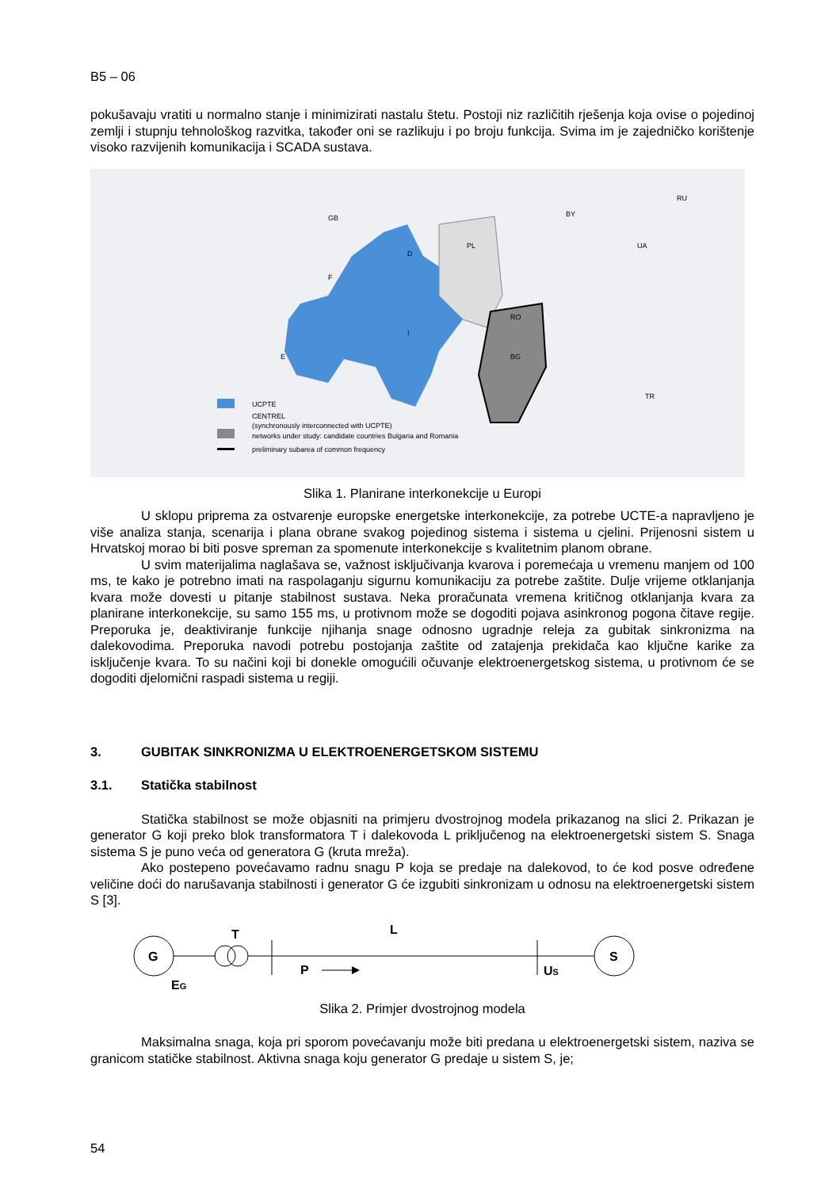B5 – 06
pokušavaju vratiti u normalno stanje i minimizirati nastalu štetu. Postoji niz različitih rješenja koja ovise o pojedinoj zemlji i stupnju tehnološkog razvitka, također oni se razlikuju i po broju funkcija. Svima im je zajedničko korištenje visoko razvijenih komunikacija i SCADA sustava.
UCPTE
CENTREL
(synchronously interconnected with UCPTE)
networks under study: candidate countries Bulgaria and Romania
preliminary subarea of common frequency
F
D
PL
RO
BG
E
I
BY
RU
UA
TR
GB
Slika 1. Planirane interkonekcije u Europi
U sklopu priprema za ostvarenje europske energetske interkonekcije, za potrebe UCTE-a napravljeno je više analiza stanja, scenarija i plana obrane svakog pojedinog sistema i sistema u cjelini. Prijenosni sistem u Hrvatskoj morao bi biti posve spreman za spomenute interkonekcije s kvalitetnim planom obrane.
U svim materijalima naglašava se, važnost isključivanja kvarova i poremećaja u vremenu manjem od 100 ms, te kako je potrebno imati na raspolaganju sigurnu komunikaciju za potrebe zaštite. Dulje vrijeme otklanjanja kvara može dovesti u pitanje stabilnost sustava. Neka proračunata vremena kritičnog otklanjanja kvara za planirane interkonekcije, su samo 155 ms, u protivnom može se dogoditi pojava asinkronog pogona čitave regije. Preporuka je, deaktiviranje funkcije njihanja snage odnosno ugradnje releja za gubitak sinkronizma na dalekovodima. Preporuka navodi potrebu postojanja zaštite od zatajenja prekidača kao ključne karike za isključenje kvara. To su načini koji bi donekle omogućili očuvanje elektroenergetskog sistema, u protivnom će se dogoditi djelomični raspadi sistema u regiji.
3. GUBITAK SINKRONIZMA U ELEKTROENERGETSKOM SISTEMU
3.1. Statička stabilnost
Statička stabilnost se može objasniti na primjeru dvostrojnog modela prikazanog na slici 2. Prikazan je generator G koji preko blok transformatora T i dalekovoda L priključenog na elektroenergetski sistem S. Snaga sistema S je puno veća od generatora G (kruta mreža).
Ako postepeno povećavamo radnu snagu P koja se predaje na dalekovod, to će kod posve određene veličine doći do narušavanja stabilnosti i generator G će izgubiti sinkronizam u odnosu na elektroenergetski sistem S [3].
G
T
L
P
US
EG
S
Slika 2. Primjer dvostrojnog modela
Maksimalna snaga, koja pri sporom povećavanju može biti predana u elektroenergetski sistem, naziva se granicom statičke stabilnost. Aktivna snaga koju generator G predaje u sistem S, je;
54